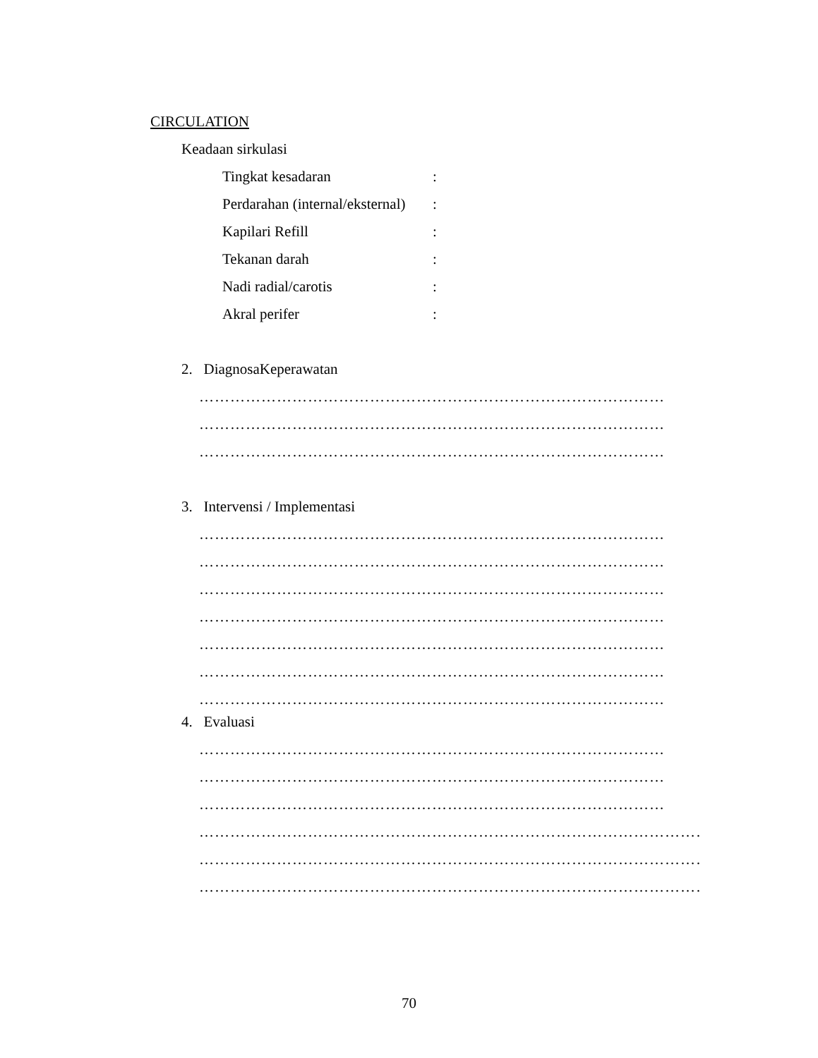CIRCULATION
Keadaan sirkulasi
Tingkat kesadaran:
Perdarahan (internal/eksternal):
Kapilari Refill:
Tekanan darah:
Nadi radial/carotis:
Akral perifer:
2. DiagnosaKeperawatan
………………………………………………………………………………
………………………………………………………………………………
………………………………………………………………………………
3. Intervensi / Implementasi
………………………………………………………………………………
………………………………………………………………………………
………………………………………………………………………………
………………………………………………………………………………
………………………………………………………………………………
………………………………………………………………………………
………………………………………………………………………………
4. Evaluasi
………………………………………………………………………………
………………………………………………………………………………
………………………………………………………………………………
…………………………………………………………………………………………………
………………………………………………………………………………………………………
………………………………………………………………………………………………………
70